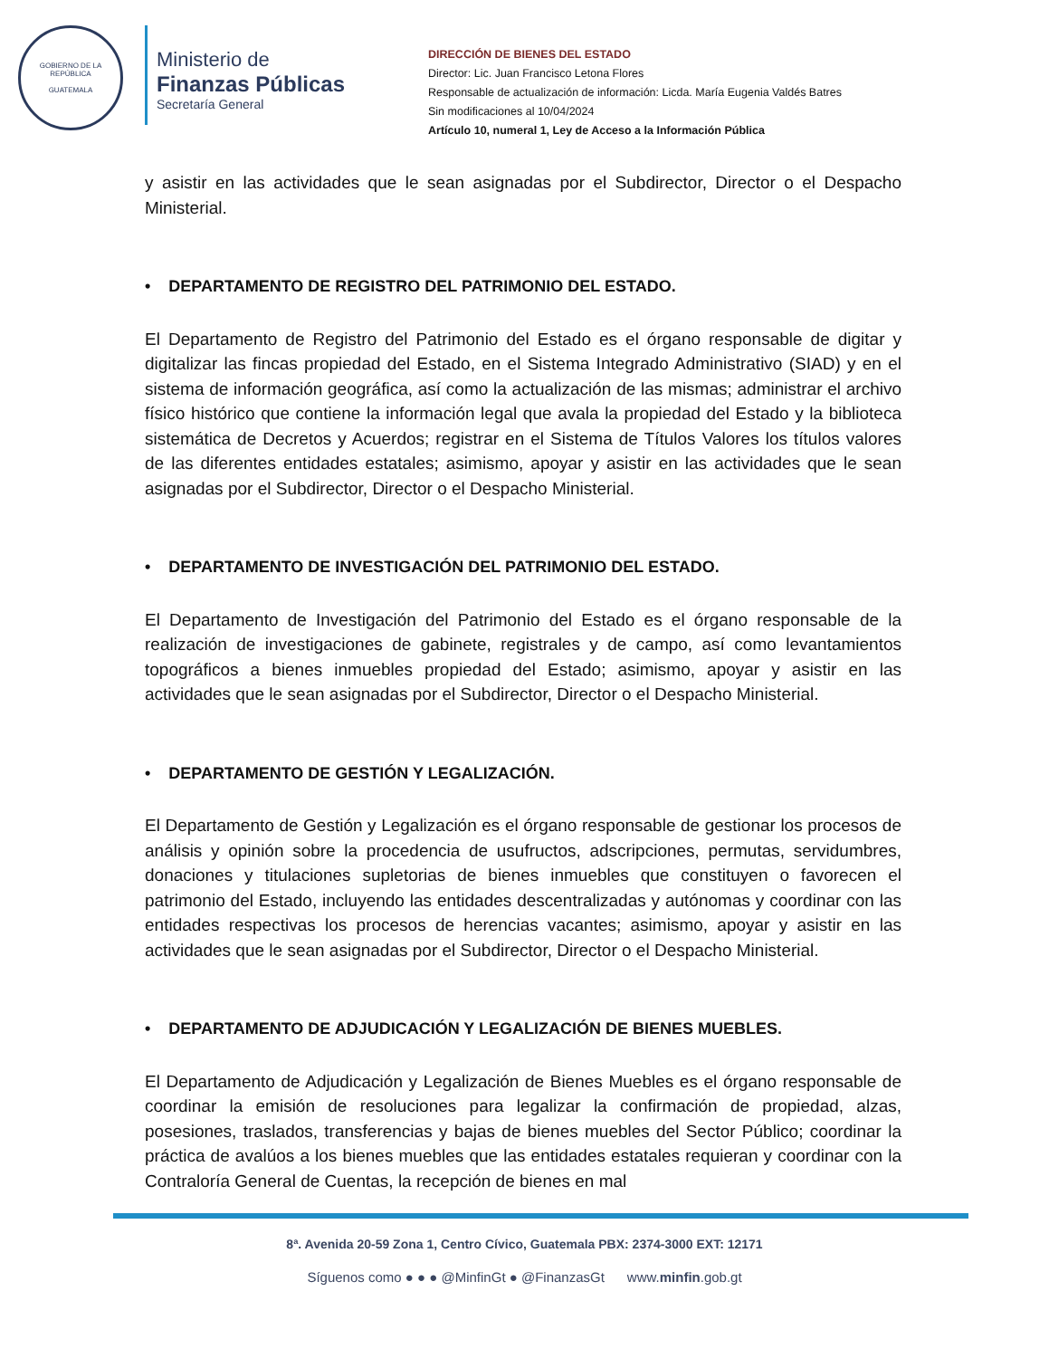GOBIERNO DE LA REPÚBLICA
GUATEMALA
Ministerio de
Finanzas Públicas
Secretaría General
DIRECCIÓN DE BIENES DEL ESTADO
Director: Lic. Juan Francisco Letona Flores
Responsable de actualización de información: Licda. María Eugenia Valdés Batres
Sin modificaciones al 10/04/2024
Artículo 10, numeral 1, Ley de Acceso a la Información Pública
y asistir en las actividades que le sean asignadas por el Subdirector, Director o el Despacho Ministerial.
• DEPARTAMENTO DE REGISTRO DEL PATRIMONIO DEL ESTADO.
El Departamento de Registro del Patrimonio del Estado es el órgano responsable de digitar y digitalizar las fincas propiedad del Estado, en el Sistema Integrado Administrativo (SIAD) y en el sistema de información geográfica, así como la actualización de las mismas; administrar el archivo físico histórico que contiene la información legal que avala la propiedad del Estado y la biblioteca sistemática de Decretos y Acuerdos; registrar en el Sistema de Títulos Valores los títulos valores de las diferentes entidades estatales; asimismo, apoyar y asistir en las actividades que le sean asignadas por el Subdirector, Director o el Despacho Ministerial.
• DEPARTAMENTO DE INVESTIGACIÓN DEL PATRIMONIO DEL ESTADO.
El Departamento de Investigación del Patrimonio del Estado es el órgano responsable de la realización de investigaciones de gabinete, registrales y de campo, así como levantamientos topográficos a bienes inmuebles propiedad del Estado; asimismo, apoyar y asistir en las actividades que le sean asignadas por el Subdirector, Director o el Despacho Ministerial.
• DEPARTAMENTO DE GESTIÓN Y LEGALIZACIÓN.
El Departamento de Gestión y Legalización es el órgano responsable de gestionar los procesos de análisis y opinión sobre la procedencia de usufructos, adscripciones, permutas, servidumbres, donaciones y titulaciones supletorias de bienes inmuebles que constituyen o favorecen el patrimonio del Estado, incluyendo las entidades descentralizadas y autónomas y coordinar con las entidades respectivas los procesos de herencias vacantes; asimismo, apoyar y asistir en las actividades que le sean asignadas por el Subdirector, Director o el Despacho Ministerial.
• DEPARTAMENTO DE ADJUDICACIÓN Y LEGALIZACIÓN DE BIENES MUEBLES.
El Departamento de Adjudicación y Legalización de Bienes Muebles es el órgano responsable de coordinar la emisión de resoluciones para legalizar la confirmación de propiedad, alzas, posesiones, traslados, transferencias y bajas de bienes muebles del Sector Público; coordinar la práctica de avalúos a los bienes muebles que las entidades estatales requieran y coordinar con la Contraloría General de Cuentas, la recepción de bienes en mal
8ª. Avenida 20-59 Zona 1, Centro Cívico, Guatemala PBX: 2374-3000 EXT: 12171
Síguenos como ● ● ● @MinfinGt ● @FinanzasGt www.minfin.gob.gt